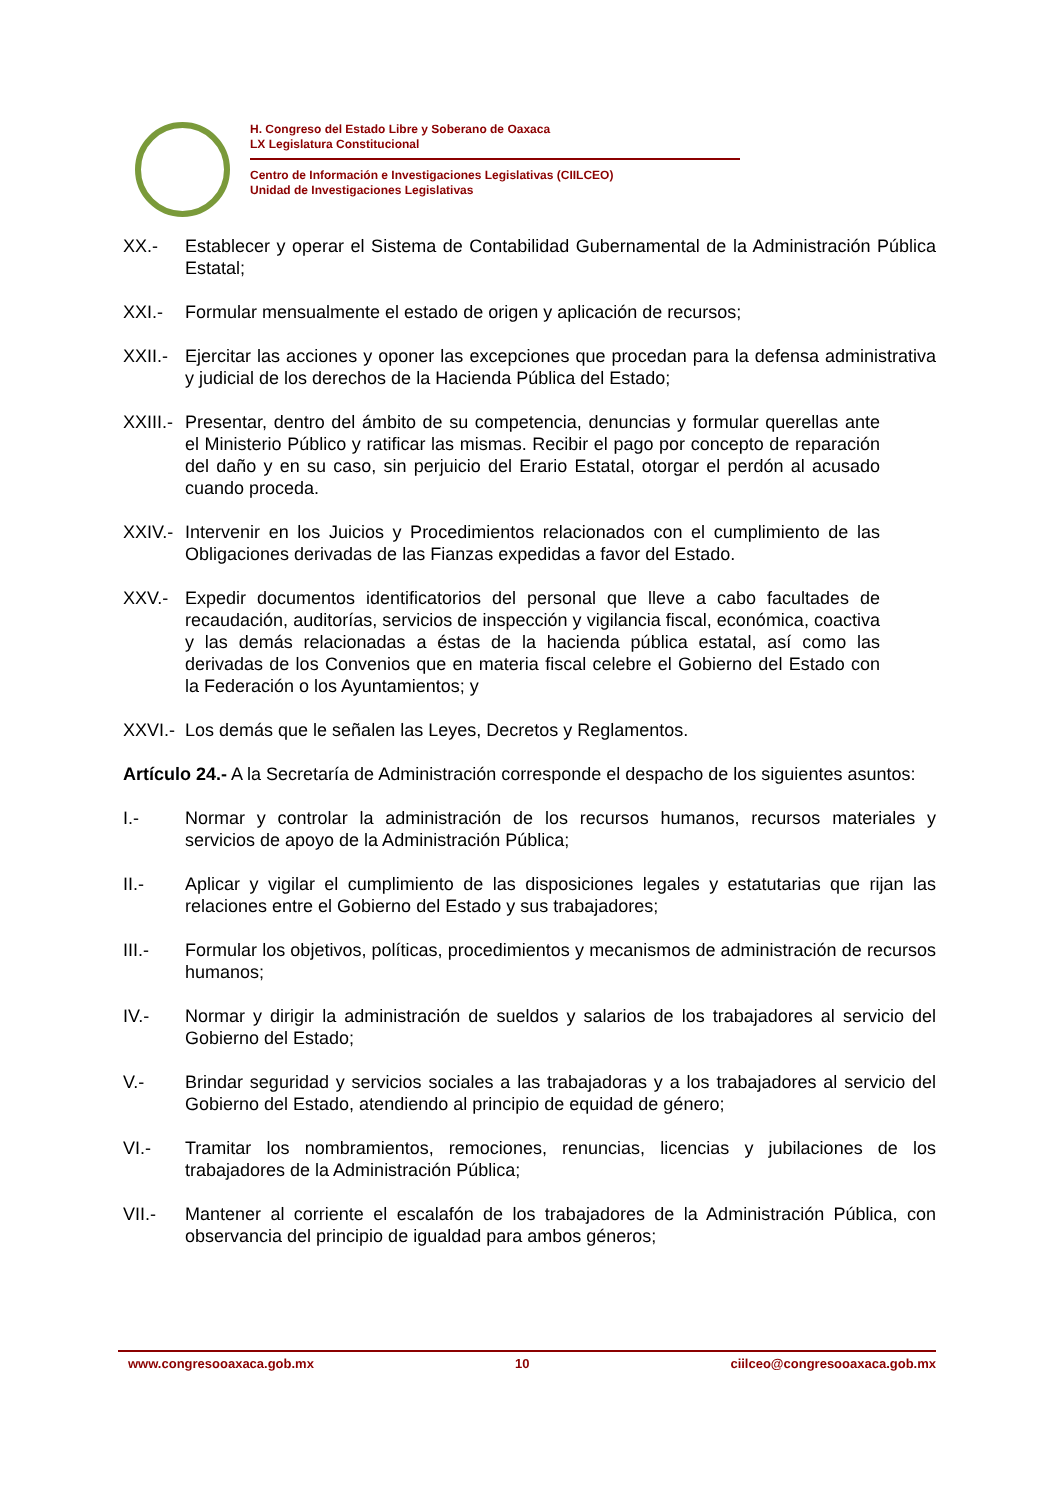H. Congreso del Estado Libre y Soberano de Oaxaca
LX Legislatura Constitucional
Centro de Información e Investigaciones Legislativas (CIILCEO)
Unidad de Investigaciones Legislativas
XX.- Establecer y operar el Sistema de Contabilidad Gubernamental de la Administración Pública Estatal;
XXI.- Formular mensualmente el estado de origen y aplicación de recursos;
XXII.-
Ejercitar las acciones y oponer las excepciones que procedan para la defensa administrativa y judicial de los derechos de la Hacienda Pública del Estado;
XXIII.-
Presentar, dentro del ámbito de su competencia, denuncias y formular querellas ante el Ministerio Público y ratificar las mismas. Recibir el pago por concepto de reparación del daño y en su caso, sin perjuicio del Erario Estatal, otorgar el perdón al acusado cuando proceda.
XXIV.-
Intervenir en los Juicios y Procedimientos relacionados con el cumplimiento de las Obligaciones derivadas de las Fianzas expedidas a favor del Estado.
XXV.- Expedir documentos identificatorios del personal que lleve a cabo facultades de recaudación, auditorías, servicios de inspección y vigilancia fiscal, económica, coactiva y las demás relacionadas a éstas de la hacienda pública estatal, así como las derivadas de los Convenios que en materia fiscal celebre el Gobierno del Estado con la Federación o los Ayuntamientos; y
XXVI.-
Los demás que le señalen las Leyes, Decretos y Reglamentos.
Artículo 24.- A la Secretaría de Administración corresponde el despacho de los siguientes asuntos:
I.- Normar y controlar la administración de los recursos humanos, recursos materiales y servicios de apoyo de la Administración Pública;
II.- Aplicar y vigilar el cumplimiento de las disposiciones legales y estatutarias que rijan las relaciones entre el Gobierno del Estado y sus trabajadores;
III.- Formular los objetivos, políticas, procedimientos y mecanismos de administración de recursos humanos;
IV.- Normar y dirigir la administración de sueldos y salarios de los trabajadores al servicio del Gobierno del Estado;
V.- Brindar seguridad y servicios sociales a las trabajadoras y a los trabajadores al servicio del Gobierno del Estado, atendiendo al principio de equidad de género;
VI.- Tramitar los nombramientos, remociones, renuncias, licencias y jubilaciones de los trabajadores de la Administración Pública;
VII.- Mantener al corriente el escalafón de los trabajadores de la Administración Pública, con observancia del principio de igualdad para ambos géneros;
www.congresooaxaca.gob.mx 10 ciilceo@congresooaxaca.gob.mx